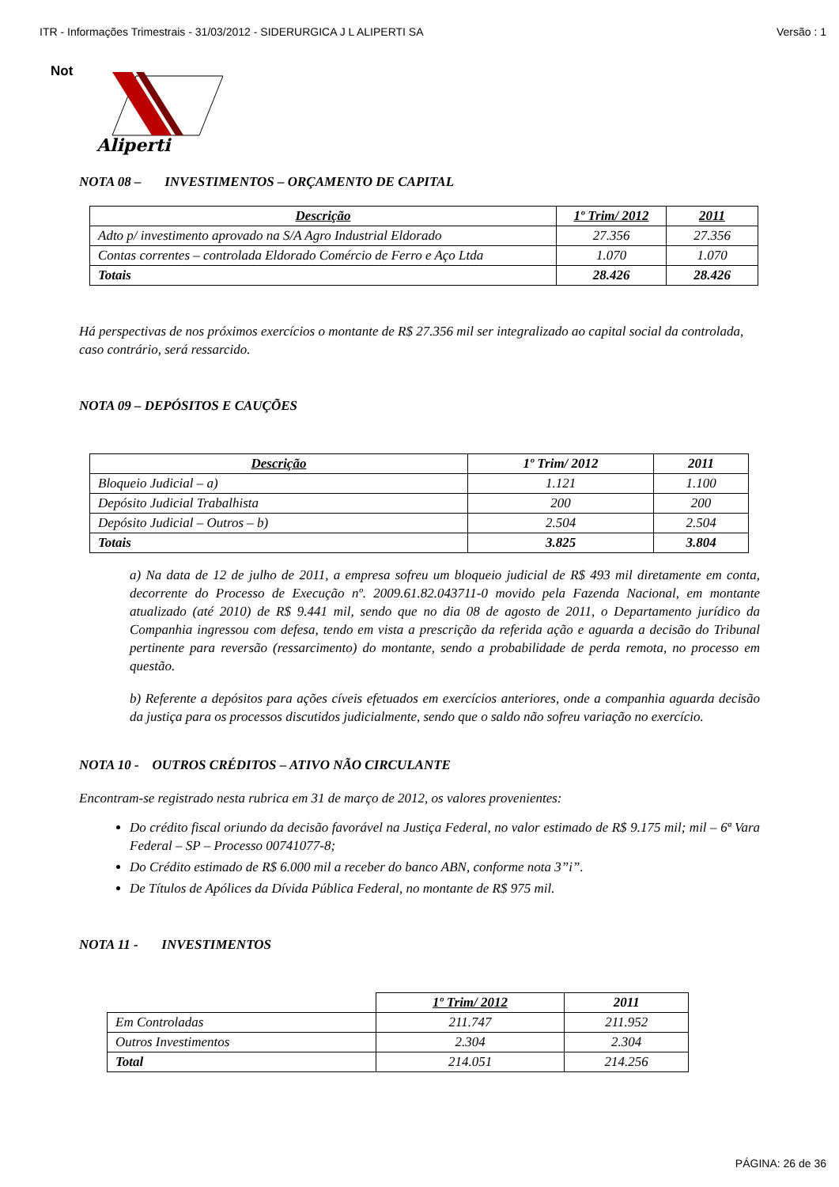ITR - Informações Trimestrais - 31/03/2012 - SIDERURGICA J L ALIPERTI SA Versão : 1
Not
Aliperti
NOTA 08 – INVESTIMENTOS – ORÇAMENTO DE CAPITAL
| Descrição | 1º Trim/ 2012 | 2011 |
| --- | --- | --- |
| Adto p/ investimento aprovado na S/A Agro Industrial Eldorado | 27.356 | 27.356 |
| Contas correntes – controlada Eldorado Comércio de Ferro e Aço Ltda | 1.070 | 1.070 |
| Totais | 28.426 | 28.426 |
Há perspectivas de nos próximos exercícios o montante de R$ 27.356 mil ser integralizado ao capital social da controlada, caso contrário, será ressarcido.
NOTA 09 – DEPÓSITOS E CAUÇÕES
| Descrição | 1º Trim/ 2012 | 2011 |
| --- | --- | --- |
| Bloqueio Judicial – a) | 1.121 | 1.100 |
| Depósito Judicial Trabalhista | 200 | 200 |
| Depósito Judicial – Outros – b) | 2.504 | 2.504 |
| Totais | 3.825 | 3.804 |
a) Na data de 12 de julho de 2011, a empresa sofreu um bloqueio judicial de R$ 493 mil diretamente em conta, decorrente do Processo de Execução nº. 2009.61.82.043711-0 movido pela Fazenda Nacional, em montante atualizado (até 2010) de R$ 9.441 mil, sendo que no dia 08 de agosto de 2011, o Departamento jurídico da Companhia ingressou com defesa, tendo em vista a prescrição da referida ação e aguarda a decisão do Tribunal pertinente para reversão (ressarcimento) do montante, sendo a probabilidade de perda remota, no processo em questão.
b) Referente a depósitos para ações cíveis efetuados em exercícios anteriores, onde a companhia aguarda decisão da justiça para os processos discutidos judicialmente, sendo que o saldo não sofreu variação no exercício.
NOTA 10 - OUTROS CRÉDITOS – ATIVO NÃO CIRCULANTE
Encontram-se registrado nesta rubrica em 31 de março de 2012, os valores provenientes:
Do crédito fiscal oriundo da decisão favorável na Justiça Federal, no valor estimado de R$ 9.175 mil; mil – 6ª Vara Federal – SP – Processo 00741077-8;
Do Crédito estimado de R$ 6.000 mil a receber do banco ABN, conforme nota 3”i”.
De Títulos de Apólices da Dívida Pública Federal, no montante de R$ 975 mil.
NOTA 11 - INVESTIMENTOS
| | 1º Trim/ 2012 | 2011 |
| Em Controladas | 211.747 | 211.952 |
| Outros Investimentos | 2.304 | 2.304 |
| Total | 214.051 | 214.256 |
PÁGINA: 26 de 36